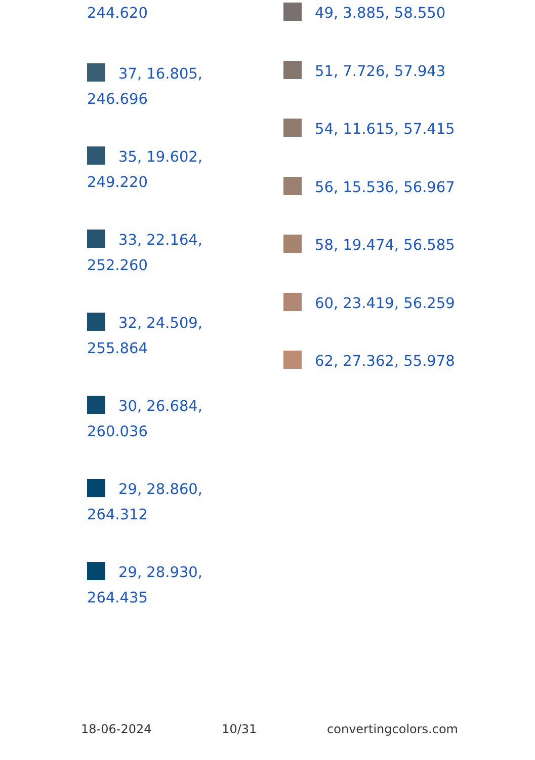244.620
37, 16.805, 246.696
35, 19.602, 249.220
33, 22.164, 252.260
32, 24.509, 255.864
30, 26.684, 260.036
29, 28.860, 264.312
29, 28.930, 264.435
49, 3.885, 58.550
51, 7.726, 57.943
54, 11.615, 57.415
56, 15.536, 56.967
58, 19.474, 56.585
60, 23.419, 56.259
62, 27.362, 55.978
18-06-2024 10/31 convertingcolors.com